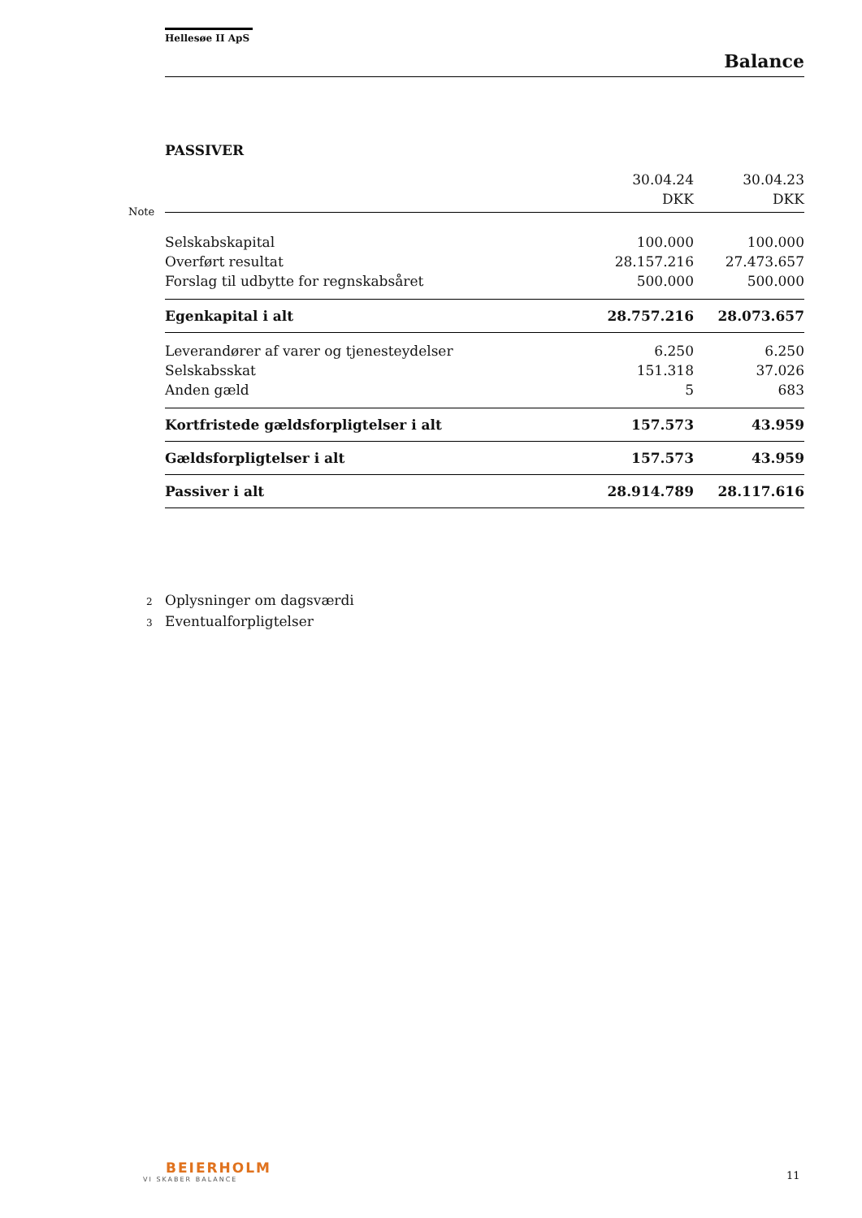Hellesøe II ApS
Balance
PASSIVER
| | 30.04.24 | 30.04.23 |
| | DKK | DKK |
| Selskabskapital | 100.000 | 100.000 |
| Overført resultat | 28.157.216 | 27.473.657 |
| Forslag til udbytte for regnskabsåret | 500.000 | 500.000 |
| Egenkapital i alt | 28.757.216 | 28.073.657 |
| Leverandører af varer og tjenesteydelser | 6.250 | 6.250 |
| Selskabsskat | 151.318 | 37.026 |
| Anden gæld | 5 | 683 |
| Kortfristede gældsforpligtelser i alt | 157.573 | 43.959 |
| Gældsforpligtelser i alt | 157.573 | 43.959 |
| Passiver i alt | 28.914.789 | 28.117.616 |
Note
2 Oplysninger om dagsværdi
3 Eventualforpligtelser
BEIERHOLM
VI SKABER BALANCE
11